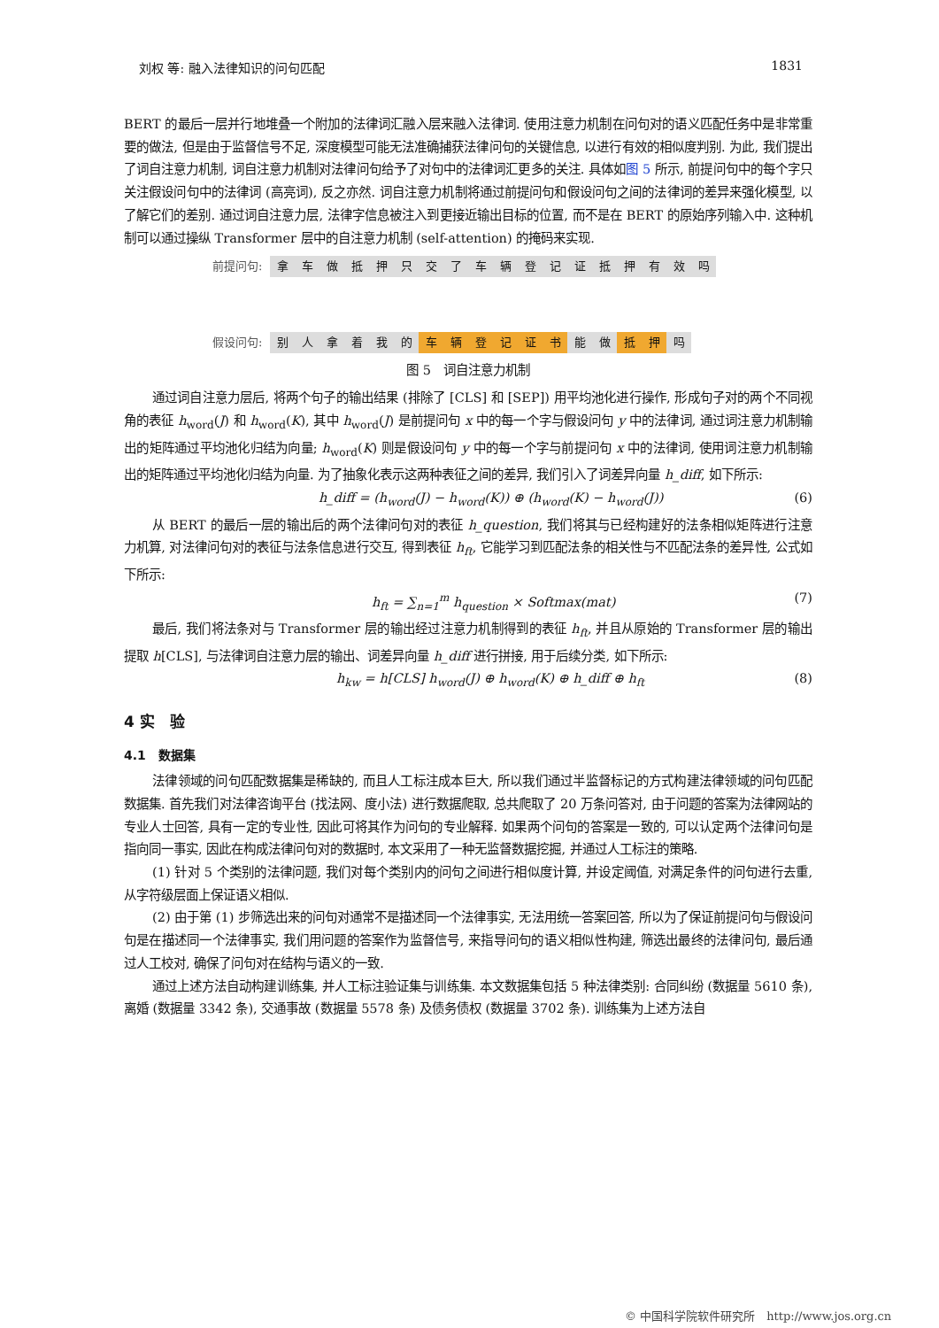刘权 等: 融入法律知识的问句匹配 1831
BERT 的最后一层并行地堆叠一个附加的法律词汇融入层来融入法律词. 使用注意力机制在问句对的语义匹配任务中是非常重要的做法, 但是由于监督信号不足, 深度模型可能无法准确捕获法律问句的关键信息, 以进行有效的相似度判别. 为此, 我们提出了词自注意力机制, 词自注意力机制对法律问句给予了对句中的法律词汇更多的关注. 具体如图 5 所示, 前提问句中的每个字只关注假设问句中的法律词 (高亮词), 反之亦然. 词自注意力机制将通过前提问句和假设问句之间的法律词的差异来强化模型, 以了解它们的差别. 通过词自注意力层, 法律字信息被注入到更接近输出目标的位置, 而不是在 BERT 的原始序列输入中. 这种机制可以通过操纵 Transformer 层中的自注意力机制 (self-attention) 的掩码来实现.
前提问句: 拿车做抵押只交了车辆登记证抵押有效吗
假设问句: 别人拿着我的 车辆登记证书 能 做 抵 押 吗
图 5　词自注意力机制
通过词自注意力层后, 将两个句子的输出结果 (排除了 [CLS] 和 [SEP]) 用平均池化进行操作, 形成句子对的两个不同视角的表征 h<sub>word</sub>(J) 和 h<sub>word</sub>(K), 其中 h<sub>word</sub>(J) 是前提问句 x 中的每一个字与假设问句 y 中的法律词, 通过词注意力机制输出的矩阵通过平均池化归结为向量; h<sub>word</sub>(K) 则是假设问句 y 中的每一个字与前提问句 x 中的法律词, 使用词注意力机制输出的矩阵通过平均池化归结为向量. 为了抽象化表示这两种表征之间的差异, 我们引入了词差异向量 h_diff, 如下所示:
h_diff = (h<sub>word</sub>(J) − h<sub>word</sub>(K)) ⊕ (h<sub>word</sub>(K) − h<sub>word</sub>(J)) (6)
从 BERT 的最后一层的输出后的两个法律问句对的表征 h_question, 我们将其与已经构建好的法条相似矩阵进行注意力机算, 对法律问句对的表征与法条信息进行交互, 得到表征 h<sub>ft</sub>, 它能学习到匹配法条的相关性与不匹配法条的差异性, 公式如下所示:
h<sub>ft</sub> = ∑<sub>n=1</sub><sup>m</sup> h<sub>question</sub> × Softmax(mat) (7)
最后, 我们将法条对与 Transformer 层的输出经过注意力机制得到的表征 h<sub>ft</sub>, 并且从原始的 Transformer 层的输出提取 h[CLS], 与法律词自注意力层的输出、词差异向量 h_diff 进行拼接, 用于后续分类, 如下所示:
h<sub>kw</sub> = h[CLS] h<sub>word</sub>(J) ⊕ h<sub>word</sub>(K) ⊕ h_diff ⊕ h<sub>ft</sub> (8)
4 实　验
4.1　数据集
法律领域的问句匹配数据集是稀缺的, 而且人工标注成本巨大, 所以我们通过半监督标记的方式构建法律领域的问句匹配数据集. 首先我们对法律咨询平台 (找法网、度小法) 进行数据爬取, 总共爬取了 20 万条问答对, 由于问题的答案为法律网站的专业人士回答, 具有一定的专业性, 因此可将其作为问句的专业解释. 如果两个问句的答案是一致的, 可以认定两个法律问句是指向同一事实, 因此在构成法律问句对的数据时, 本文采用了一种无监督数据挖掘, 并通过人工标注的策略.
(1) 针对 5 个类别的法律问题, 我们对每个类别内的问句之间进行相似度计算, 并设定阈值, 对满足条件的问句进行去重, 从字符级层面上保证语义相似.
(2) 由于第 (1) 步筛选出来的问句对通常不是描述同一个法律事实, 无法用统一答案回答, 所以为了保证前提问句与假设问句是在描述同一个法律事实, 我们用问题的答案作为监督信号, 来指导问句的语义相似性构建, 筛选出最终的法律问句, 最后通过人工校对, 确保了问句对在结构与语义的一致.
通过上述方法自动构建训练集, 并人工标注验证集与训练集. 本文数据集包括 5 种法律类别: 合同纠纷 (数据量 5610 条), 离婚 (数据量 3342 条), 交通事故 (数据量 5578 条) 及债务债权 (数据量 3702 条). 训练集为上述方法自
© 中国科学院软件研究所　http://www.jos.org.cn